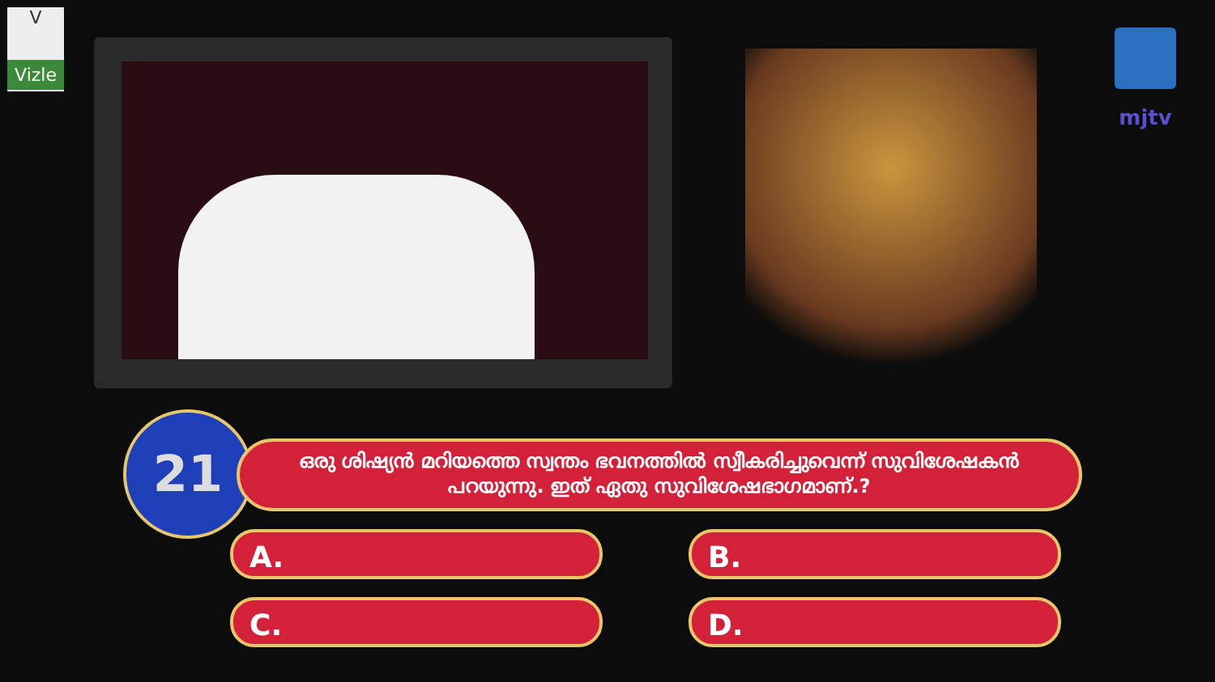V
Vizle
mjtv
21
ഒരു ശിഷ്യൻ മറിയത്തെ സ്വന്തം ഭവനത്തിൽ സ്വീകരിച്ചുവെന്ന് സുവിശേഷകൻ പറയുന്നു. ഇത് ഏതു സുവിശേഷഭാഗമാണ്.?
A. B.
C. D.